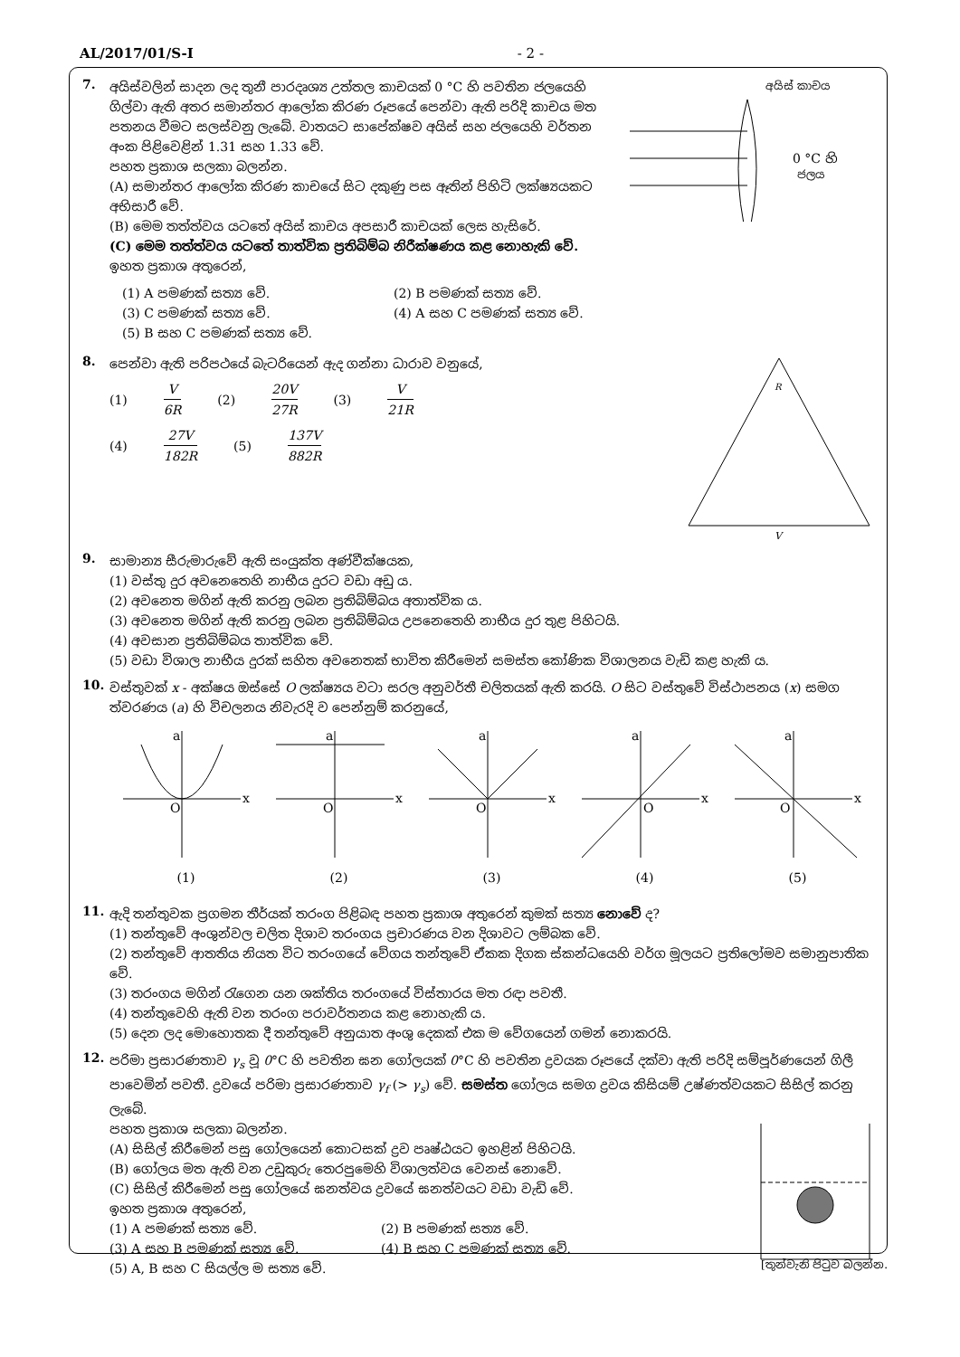AL/2017/01/S-I - 2 -
7.
අයිස්වලින් සාදන ලද තුනී පාරදෘශ්‍ය උත්තල කාචයක් 0 °C හි පවතින ජලයෙහි ගිල්වා ඇති අතර සමාන්තර ආලෝක කිරණ රූපයේ පෙන්වා ඇති පරිදි කාචය මත පතනය වීමට සලස්වනු ලැබේ. වාතයට සාපේක්ෂව අයිස් සහ ජලයෙහි වර්තන අංක පිළිවෙළින් 1.31 සහ 1.33 වේ.
පහත ප්‍රකාශ සලකා බලන්න.
(A) සමාන්තර ආලෝක කිරණ කාචයේ සිට දකුණු පස ඈතින් පිහිටි ලක්ෂ්‍යයකට අභිසාරී වේ.
(B) මෙම තත්ත්වය යටතේ අයිස් කාචය අපසාරී කාචයක් ලෙස හැසිරේ.
(C) මෙම තත්ත්වය යටතේ තාත්වික ප්‍රතිබිම්බ නිරීක්ෂණය කළ නොහැකි වේ.
ඉහත ප්‍රකාශ අතුරෙන්,
අයිස් කාචය
0 °C හි
ජලය
(1) A පමණක් සත්‍ය වේ.
(2) B පමණක් සත්‍ය වේ.
(3) C පමණක් සත්‍ය වේ.
(4) A සහ C පමණක් සත්‍ය වේ.
(5) B සහ C පමණක් සත්‍ය වේ.
8.
පෙන්වා ඇති පරිපථයේ බැටරියෙන් ඇද ගන්නා ධාරාව වනුයේ,
(1) V 6R (2) 20V 27R (3) V 21R
(4) 27V 182R (5) 137V 882R
R
V
9.
සාමාන්‍ය සීරුමාරුවේ ඇති සංයුක්ත අණ්වීක්ෂයක,
(1) වස්තු දුර අවනෙතෙහි නාභීය දුරට වඩා අඩු ය.
(2) අවනෙත මගින් ඇති කරනු ලබන ප්‍රතිබිම්බය අතාත්වික ය.
(3) අවනෙත මගින් ඇති කරනු ලබන ප්‍රතිබිම්බය උපනෙතෙහි නාභීය දුර තුළ පිහිටයි.
(4) අවසාන ප්‍රතිබිම්බය තාත්වික වේ.
(5) වඩා විශාල නාභීය දුරක් සහිත අවනෙතක් භාවිත කිරීමෙන් සමස්ත කෝණික විශාලනය වැඩි කළ හැකි ය.
10.
වස්තුවක් x - අක්ෂය ඔස්සේ O ලක්ෂ්‍යය වටා සරල අනුවර්තී චලිතයක් ඇති කරයි. O සිට වස්තුවේ විස්ථාපනය (x) සමග ත්වරණය (a) හි විචලනය නිවැරදි ව පෙන්නුම් කරනුයේ,
a
x
O
(1)
a
x
O
(2)
a
x
O
(3)
a
x
O
(4)
a
x
O
(5)
11.
ඇදි තන්තුවක ප්‍රගමන තීර්යක් තරංග පිළිබඳ පහත ප්‍රකාශ අතුරෙන් කුමක් සත්‍ය නොවේ ද?
(1) තන්තුවේ අංශුන්වල චලිත දිශාව තරංගය ප්‍රචාරණය වන දිශාවට ලම්බක වේ.
(2) තන්තුවේ ආතතිය නියත විට තරංගයේ වේගය තන්තුවේ ඒකක දිගක ස්කන්ධයෙහි වර්ග මූලයට ප්‍රතිලෝමව සමානුපාතික වේ.
(3) තරංගය මගින් රැගෙන යන ශක්තිය තරංගයේ විස්තාරය මත රඳා පවතී.
(4) තන්තුවෙහි ඇති වන තරංග පරාවර්තනය කළ නොහැකි ය.
(5) දෙන ලද මොහොතක දී තන්තුවේ අනුයාත අංශු දෙකක් එක ම වේගයෙන් ගමන් නොකරයි.
12.
පරිමා ප්‍රසාරණතාව γ<sub>s</sub> වූ 0°C හි පවතින ඝන ගෝලයක් 0°C හි පවතින ද්‍රවයක රූපයේ දක්වා ඇති පරිදි සම්පූර්ණයෙන් ගිලී පාවෙමින් පවතී. ද්‍රවයේ පරිමා ප්‍රසාරණතාව γ<sub>f</sub> (> γ<sub>s</sub>) වේ. සමස්ත ගෝලය සමග ද්‍රවය කිසියම් උෂ්ණත්වයකට සිසිල් කරනු ලැබේ.
පහත ප්‍රකාශ සලකා බලන්න.
(A) සිසිල් කිරීමෙන් පසු ගෝලයෙන් කොටසක් ද්‍රව පෘෂ්ඨයට ඉහළින් පිහිටයි.
(B) ගෝලය මත ඇති වන උඩුකුරු තෙරපුමෙහි විශාලත්වය වෙනස් නොවේ.
(C) සිසිල් කිරීමෙන් පසු ගෝලයේ ඝනත්වය ද්‍රවයේ ඝනත්වයට වඩා වැඩි වේ.
ඉහත ප්‍රකාශ අතුරෙන්,
(1) A පමණක් සත්‍ය වේ.
(2) B පමණක් සත්‍ය වේ.
(3) A සහ B පමණක් සත්‍ය වේ.
(4) B සහ C පමණක් සත්‍ය වේ.
(5) A, B සහ C සියල්ල ම සත්‍ය වේ.
[තුන්වැනි පිටුව බලන්න.